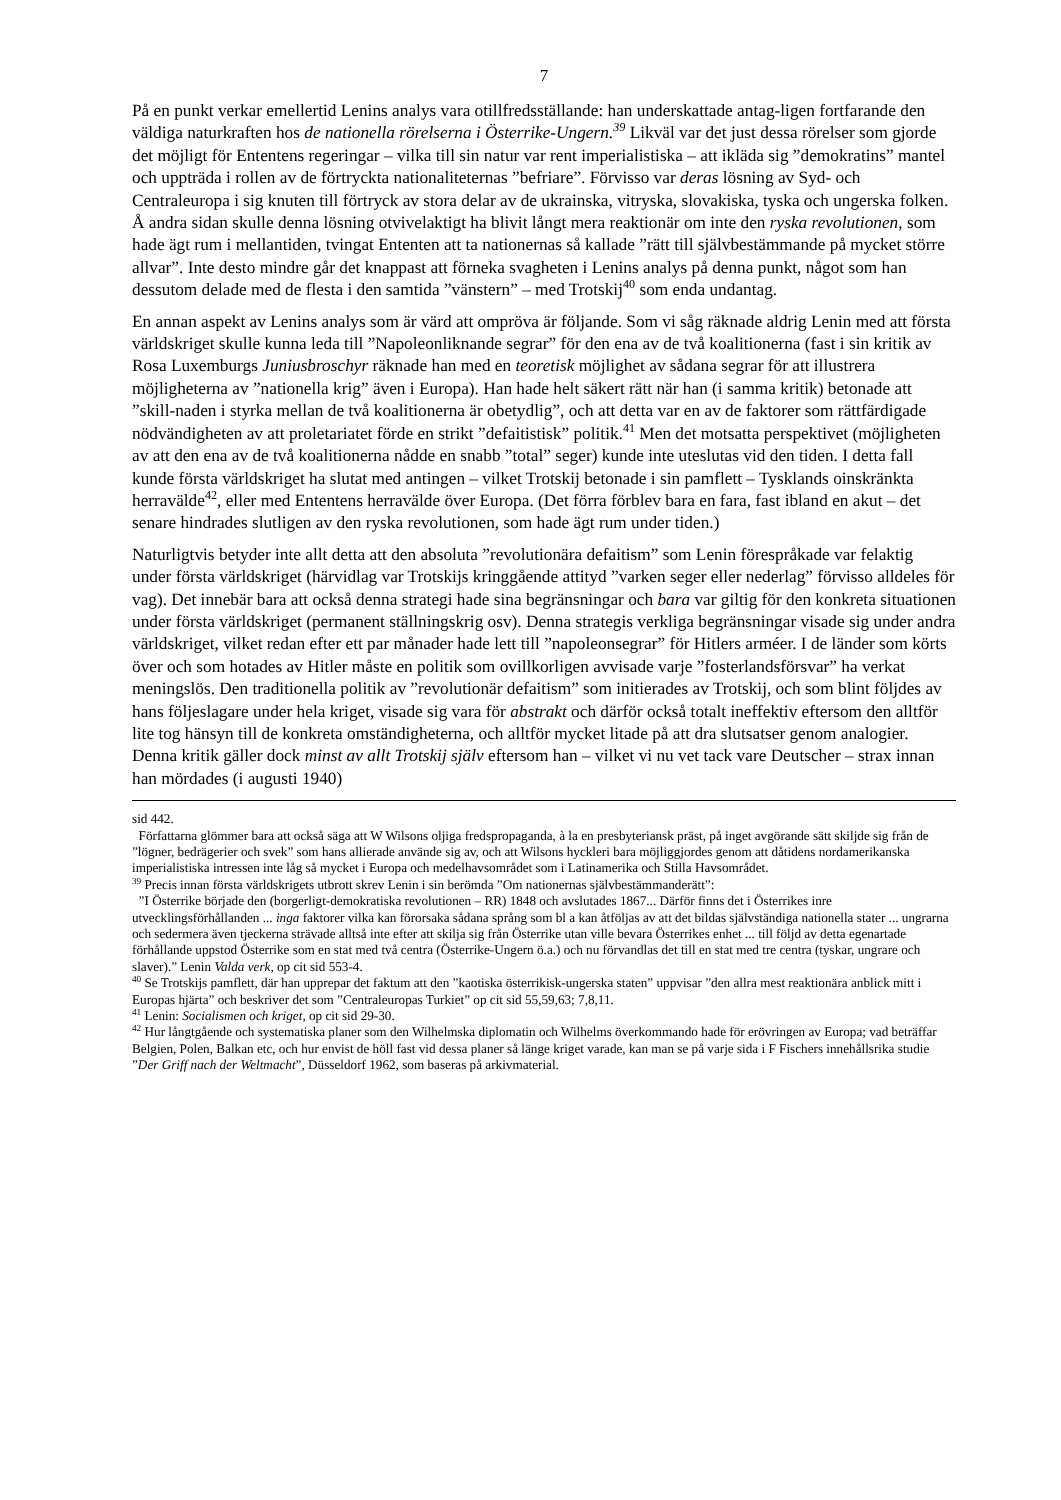7
På en punkt verkar emellertid Lenins analys vara otillfredsställande: han underskattade antag-ligen fortfarande den väldiga naturkraften hos de nationella rörelserna i Österrike-Ungern.<sup>39</sup> Likväl var det just dessa rörelser som gjorde det möjligt för Ententens regeringar – vilka till sin natur var rent imperialistiska – att ikläda sig ”demokratins” mantel och uppträda i rollen av de förtryckta nationaliteternas ”befriare”. Förvisso var deras lösning av Syd- och Centraleuropa i sig knuten till förtryck av stora delar av de ukrainska, vitryska, slovakiska, tyska och ungerska folken. Å andra sidan skulle denna lösning otvivelaktigt ha blivit långt mera reaktionär om inte den ryska revolutionen, som hade ägt rum i mellantiden, tvingat Ententen att ta nationernas så kallade ”rätt till självbestämmande på mycket större allvar”. Inte desto mindre går det knappast att förneka svagheten i Lenins analys på denna punkt, något som han dessutom delade med de flesta i den samtida ”vänstern” – med Trotskij<sup>40</sup> som enda undantag.
En annan aspekt av Lenins analys som är värd att ompröva är följande. Som vi såg räknade aldrig Lenin med att första världskriget skulle kunna leda till ”Napoleonliknande segrar” för den ena av de två koalitionerna (fast i sin kritik av Rosa Luxemburgs Juniusbroschyr räknade han med en teoretisk möjlighet av sådana segrar för att illustrera möjligheterna av ”nationella krig” även i Europa). Han hade helt säkert rätt när han (i samma kritik) betonade att ”skill-naden i styrka mellan de två koalitionerna är obetydlig”, och att detta var en av de faktorer som rättfärdigade nödvändigheten av att proletariatet förde en strikt ”defaitistisk” politik.<sup>41</sup> Men det motsatta perspektivet (möjligheten av att den ena av de två koalitionerna nådde en snabb ”total” seger) kunde inte uteslutas vid den tiden. I detta fall kunde första världskriget ha slutat med antingen – vilket Trotskij betonade i sin pamflett – Tysklands oinskränkta herravälde<sup>42</sup>, eller med Ententens herravälde över Europa. (Det förra förblev bara en fara, fast ibland en akut – det senare hindrades slutligen av den ryska revolutionen, som hade ägt rum under tiden.)
Naturligtvis betyder inte allt detta att den absoluta ”revolutionära defaitism” som Lenin förespråkade var felaktig under första världskriget (härvidlag var Trotskijs kringgående attityd ”varken seger eller nederlag” förvisso alldeles för vag). Det innebär bara att också denna strategi hade sina begränsningar och bara var giltig för den konkreta situationen under första världskriget (permanent ställningskrig osv). Denna strategis verkliga begränsningar visade sig under andra världskriget, vilket redan efter ett par månader hade lett till ”napoleonsegrar” för Hitlers arméer. I de länder som körts över och som hotades av Hitler måste en politik som ovillkorligen avvisade varje ”fosterlandsförsvar” ha verkat meningslös. Den traditionella politik av ”revolutionär defaitism” som initierades av Trotskij, och som blint följdes av hans följeslagare under hela kriget, visade sig vara för abstrakt och därför också totalt ineffektiv eftersom den alltför lite tog hänsyn till de konkreta omständigheterna, och alltför mycket litade på att dra slutsatser genom analogier. Denna kritik gäller dock minst av allt Trotskij själv eftersom han – vilket vi nu vet tack vare Deutscher – strax innan han mördades (i augusti 1940)
sid 442.
Författarna glömmer bara att också säga att W Wilsons oljiga fredspropaganda, à la en presbyteriansk präst, på inget avgörande sätt skiljde sig från de ”lögner, bedrägerier och svek” som hans allierade använde sig av, och att Wilsons hyckleri bara möjliggjordes genom att dåtidens nordamerikanska imperialistiska intressen inte låg så mycket i Europa och medelhavsområdet som i Latinamerika och Stilla Havsområdet.
<sup>39</sup> Precis innan första världskrigets utbrott skrev Lenin i sin berömda ”Om nationernas självbestämmanderätt”:
”I Österrike började den (borgerligt-demokratiska revolutionen – RR) 1848 och avslutades 1867... Därför finns det i Österrikes inre utvecklingsförhållanden ... inga faktorer vilka kan förorsaka sådana språng som bl a kan åtföljas av att det bildas självständiga nationella stater ... ungrarna och sedermera även tjeckerna strävade alltså inte efter att skilja sig från Österrike utan ville bevara Österrikes enhet ... till följd av detta egenartade förhållande uppstod Österrike som en stat med två centra (Österrike-Ungern ö.a.) och nu förvandlas det till en stat med tre centra (tyskar, ungrare och slaver).” Lenin Valda verk, op cit sid 553-4.
<sup>40</sup> Se Trotskijs pamflett, där han upprepar det faktum att den ”kaotiska österrikisk-ungerska staten” uppvisar ”den allra mest reaktionära anblick mitt i Europas hjärta” och beskriver det som ”Centraleuropas Turkiet” op cit sid 55,59,63; 7,8,11.
<sup>41</sup> Lenin: Socialismen och kriget, op cit sid 29-30.
<sup>42</sup> Hur långtgående och systematiska planer som den Wilhelmska diplomatin och Wilhelms överkommando hade för erövringen av Europa; vad beträffar Belgien, Polen, Balkan etc, och hur envist de höll fast vid dessa planer så länge kriget varade, kan man se på varje sida i F Fischers innehållsrika studie ”Der Griff nach der Weltmacht”, Düsseldorf 1962, som baseras på arkivmaterial.